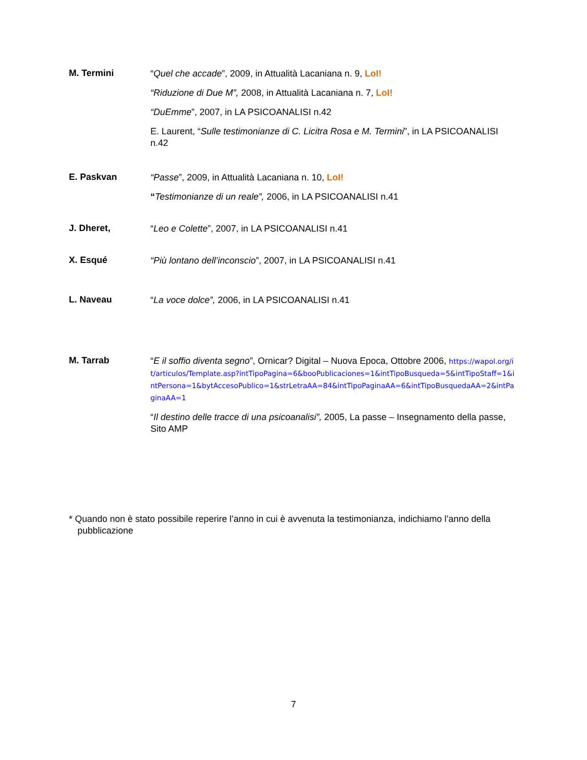M. Termini
“Quel che accade”, 2009, in Attualità Lacaniana n. 9, LoI!
“Riduzione di Due M”, 2008, in Attualità Lacaniana n. 7, LoI!
“DuEmme”, 2007, in LA PSICOANALISI n.42
E. Laurent, “Sulle testimonianze di C. Licitra Rosa e M. Termini”, in LA PSICOANALISI n.42
E. Paskvan
“Passe”, 2009, in Attualità Lacaniana n. 10, LoI!
“Testimonianze di un reale”, 2006, in LA PSICOANALISI n.41
J. Dheret,
“Leo e Colette”, 2007, in LA PSICOANALISI n.41
X. Esqué
“Più lontano dell’inconscio”, 2007, in LA PSICOANALISI n.41
L. Naveau
“La voce dolce”, 2006, in LA PSICOANALISI n.41
M. Tarrab
“E il soffio diventa segno”, Ornicar? Digital – Nuova Epoca, Ottobre 2006, https://wapol.org/it/articulos/Template.asp?intTipoPagina=6&booPublicaciones=1&intTipoBusqueda=5&intTipoStaff=1&intPersona=1&bytAccesoPublico=1&strLetraAA=84&intTipoPaginaAA=6&intTipoBusquedaAA=2&intPaginaAA=1
“Il destino delle tracce di una psicoanalisi”, 2005, La passe – Insegnamento della passe, Sito AMP
* Quando non è stato possibile reperire l’anno in cui è avvenuta la testimonianza, indichiamo l’anno della pubblicazione
7